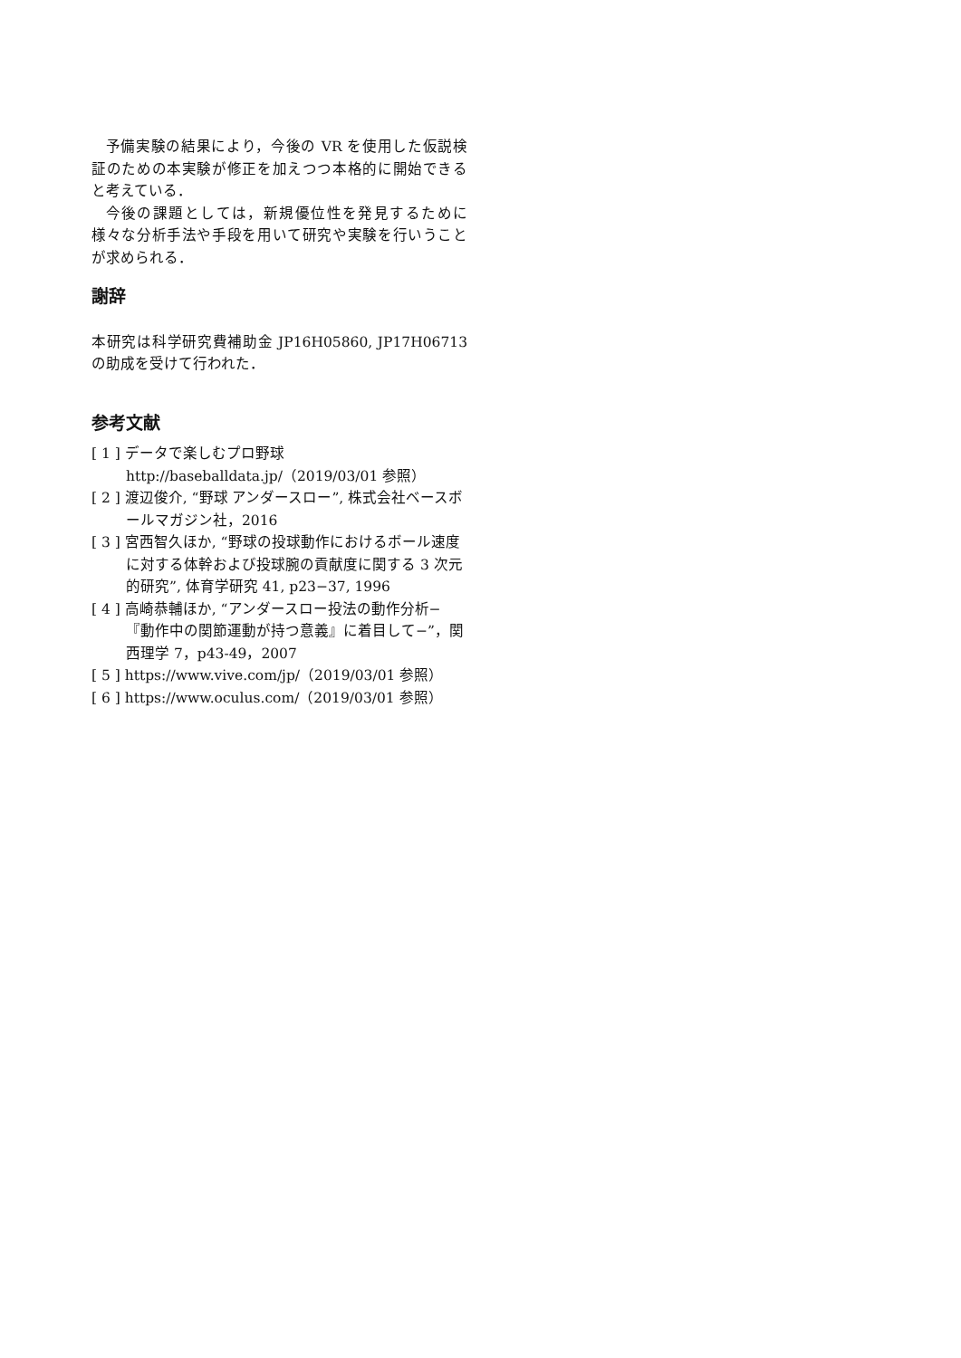予備実験の結果により，今後の VR を使用した仮説検証のための本実験が修正を加えつつ本格的に開始できると考えている．
今後の課題としては，新規優位性を発見するために様々な分析手法や手段を用いて研究や実験を行いうことが求められる．
謝辞
本研究は科学研究費補助金 JP16H05860, JP17H06713 の助成を受けて行われた．
参考文献
[ 1 ] データで楽しむプロ野球
http://baseballdata.jp/（2019/03/01 参照）
[ 2 ] 渡辺俊介, “野球 アンダースロー”, 株式会社ベースボールマガジン社，2016
[ 3 ] 宮西智久ほか, “野球の投球動作におけるボール速度に対する体幹および投球腕の貢献度に関する 3 次元的研究”, 体育学研究 41, p23−37, 1996
[ 4 ] 高崎恭輔ほか, “アンダースロー投法の動作分析−『動作中の関節運動が持つ意義』に着目して−”，関西理学 7，p43-49，2007
[ 5 ] https://www.vive.com/jp/（2019/03/01 参照）
[ 6 ] https://www.oculus.com/（2019/03/01 参照）